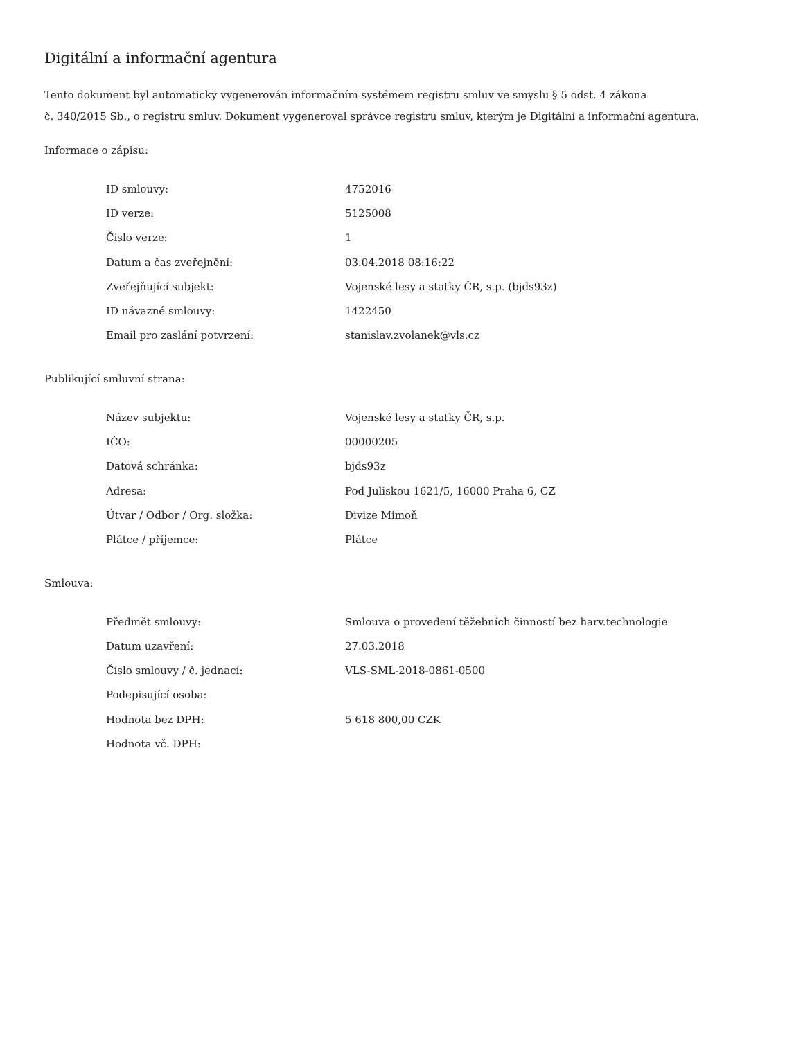Digitální a informační agentura
Tento dokument byl automaticky vygenerován informačním systémem registru smluv ve smyslu § 5 odst. 4 zákona
č. 340/2015 Sb., o registru smluv. Dokument vygeneroval správce registru smluv, kterým je Digitální a informační agentura.
Informace o zápisu:
| ID smlouvy: | 4752016 |
| ID verze: | 5125008 |
| Číslo verze: | 1 |
| Datum a čas zveřejnění: | 03.04.2018 08:16:22 |
| Zveřejňující subjekt: | Vojenské lesy a statky ČR, s.p. (bjds93z) |
| ID návazné smlouvy: | 1422450 |
| Email pro zaslání potvrzení: | stanislav.zvolanek@vls.cz |
Publikující smluvní strana:
| Název subjektu: | Vojenské lesy a statky ČR, s.p. |
| IČO: | 00000205 |
| Datová schránka: | bjds93z |
| Adresa: | Pod Juliskou 1621/5, 16000 Praha 6, CZ |
| Útvar / Odbor / Org. složka: | Divize Mimoň |
| Plátce / příjemce: | Plátce |
Smlouva:
| Předmět smlouvy: | Smlouva o provedení těžebních činností bez harv.technologie |
| Datum uzavření: | 27.03.2018 |
| Číslo smlouvy / č. jednací: | VLS-SML-2018-0861-0500 |
| Podepisující osoba: | |
| Hodnota bez DPH: | 5 618 800,00 CZK |
| Hodnota vč. DPH: | |